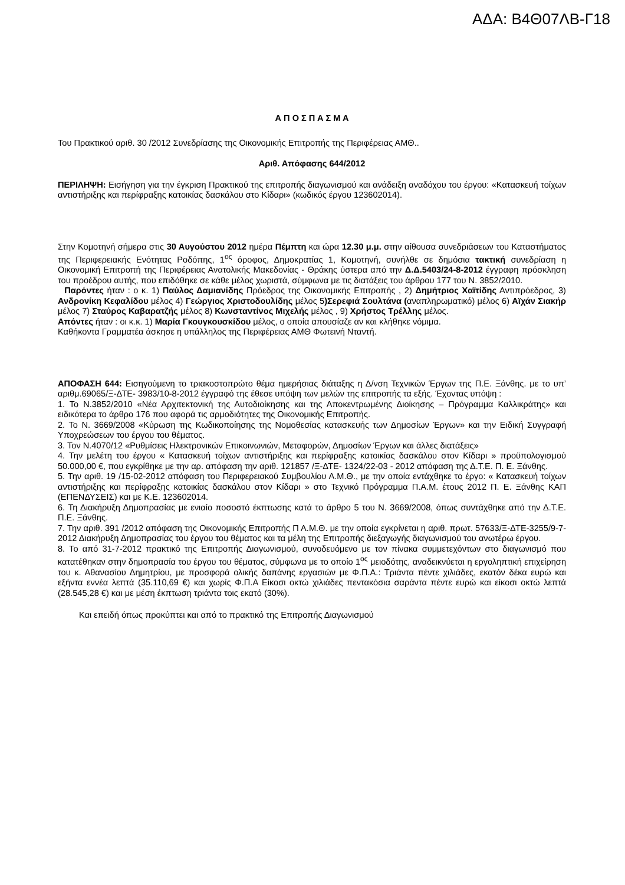ΑΔΑ: Β4Θ07ΛΒ-Γ18
Α Π Ο Σ Π Α Σ Μ Α
Του Πρακτικού αριθ. 30 /2012 Συνεδρίασης της Οικονομικής Επιτροπής της Περιφέρειας ΑΜΘ..
Αριθ. Απόφασης 644/2012
ΠΕΡΙΛΗΨΗ: Εισήγηση για την έγκριση Πρακτικού της επιτροπής διαγωνισμού και ανάδειξη αναδόχου του έργου: «Κατασκευή τοίχων αντιστήριξης και περίφραξης κατοικίας δασκάλου στο Κίδαρι» (κωδικός έργου 123602014).
Στην Κομοτηνή σήμερα στις 30 Αυγούστου 2012 ημέρα Πέμπτη και ώρα 12.30 μ.μ. στην αίθουσα συνεδριάσεων του Καταστήματος της Περιφερειακής Ενότητας Ροδόπης, 1<sup>ος</sup> όροφος, Δημοκρατίας 1, Κομοτηνή, συνήλθε σε δημόσια τακτική συνεδρίαση η Οικονομική Επιτροπή της Περιφέρειας Ανατολικής Μακεδονίας - Θράκης ύστερα από την Δ.Δ.5403/24-8-2012 έγγραφη πρόσκληση του προέδρου αυτής, που επιδόθηκε σε κάθε μέλος χωριστά, σύμφωνα με τις διατάξεις του άρθρου 177 του Ν. 3852/2010.
Παρόντες ήταν : ο κ. 1) Παύλος Δαμιανίδης Πρόεδρος της Οικονομικής Επιτροπής , 2) Δημήτριος Χαϊτίδης Αντιπρόεδρος, 3) Ανδρονίκη Κεφαλίδου μέλος 4) Γεώργιος Χριστοδουλίδης μέλος 5)Σερεφιά Σουλτάνα (αναπληρωματικό) μέλος 6) Αϊχάν Σιακήρ μέλος 7) Σταύρος Καβαρατζής μέλος 8) Κωνσταντίνος Μιχελής μέλος , 9) Χρήστος Τρέλλης μέλος.
Απόντες ήταν : οι κ.κ. 1) Μαρία Γκουγκουσκίδου μέλος, ο οποία απουσίαζε αν και κλήθηκε νόμιμα.
Καθήκοντα Γραμματέα άσκησε η υπάλληλος της Περιφέρειας ΑΜΘ Φωτεινή Νταντή.
ΑΠΟΦΑΣΗ 644: Εισηγούμενη το τριακοστοπρώτο θέμα ημερήσιας διάταξης η Δ/νση Τεχνικών Έργων της Π.Ε. Ξάνθης. με το υπ’ αριθμ.69065/Ξ-ΔΤΕ- 3983/10-8-2012 έγγραφό της έθεσε υπόψη των μελών της επιτροπής τα εξής. Έχοντας υπόψη :
1. Το Ν.3852/2010 «Νέα Αρχιτεκτονική της Αυτοδιοίκησης και της Αποκεντρωμένης Διοίκησης – Πρόγραμμα Καλλικράτης» και ειδικότερα το άρθρο 176 που αφορά τις αρμοδιότητες της Οικονομικής Επιτροπής.
2. Το Ν. 3669/2008 «Κύρωση της Κωδικοποίησης της Νομοθεσίας κατασκευής των Δημοσίων Έργων» και την Ειδική Συγγραφή Υποχρεώσεων του έργου του θέματος.
3. Τον Ν.4070/12 «Ρυθμίσεις Ηλεκτρονικών Επικοινωνιών, Μεταφορών, Δημοσίων Έργων και άλλες διατάξεις»
4. Την μελέτη του έργου « Κατασκευή τοίχων αντιστήριξης και περίφραξης κατοικίας δασκάλου στον Κίδαρι » προϋπολογισμού 50.000,00 €, που εγκρίθηκε με την αρ. απόφαση την αριθ. 121857 /Ξ-ΔΤΕ- 1324/22-03 - 2012 απόφαση της Δ.Τ.Ε. Π. Ε. Ξάνθης.
5. Την αριθ. 19 /15-02-2012 απόφαση του Περιφερειακού Συμβουλίου Α.Μ.Θ., με την οποία εντάχθηκε το έργο: « Κατασκευή τοίχων αντιστήριξης και περίφραξης κατοικίας δασκάλου στον Κίδαρι » στο Τεχνικό Πρόγραμμα Π.Α.Μ. έτους 2012 Π. Ε. Ξάνθης ΚΑΠ (ΕΠΕΝΔΥΣΕΙΣ) και με Κ.Ε. 123602014.
6. Τη Διακήρυξη Δημοπρασίας με ενιαίο ποσοστό έκπτωσης κατά το άρθρο 5 του Ν. 3669/2008, όπως συντάχθηκε από την Δ.Τ.Ε. Π.Ε. Ξάνθης.
7. Την αριθ. 391 /2012 απόφαση της Οικονομικής Επιτροπής Π Α.Μ.Θ. με την οποία εγκρίνεται η αριθ. πρωτ. 57633/Ξ-ΔΤΕ-3255/9-7-2012 Διακήρυξη Δημοπρασίας του έργου του θέματος και τα μέλη της Επιτροπής διεξαγωγής διαγωνισμού του ανωτέρω έργου.
8. Το από 31-7-2012 πρακτικό της Επιτροπής Διαγωνισμού, συνοδευόμενο με τον πίνακα συμμετεχόντων στο διαγωνισμό που κατατέθηκαν στην δημοπρασία του έργου του θέματος, σύμφωνα με το οποίο 1<sup>ος</sup> μειοδότης, αναδεικνύεται η εργοληπτική επιχείρηση του κ. Αθανασίου Δημητρίου, με προσφορά ολικής δαπάνης εργασιών με Φ.Π.Α.: Τριάντα πέντε χιλιάδες, εκατόν δέκα ευρώ και εξήντα εννέα λεπτά (35.110,69 €) και χωρίς Φ.Π.Α Είκοσι οκτώ χιλιάδες πεντακόσια σαράντα πέντε ευρώ και είκοσι οκτώ λεπτά (28.545,28 €) και με μέση έκπτωση τριάντα τοις εκατό (30%).
Και επειδή όπως προκύπτει και από το πρακτικό της Επιτροπής Διαγωνισμού